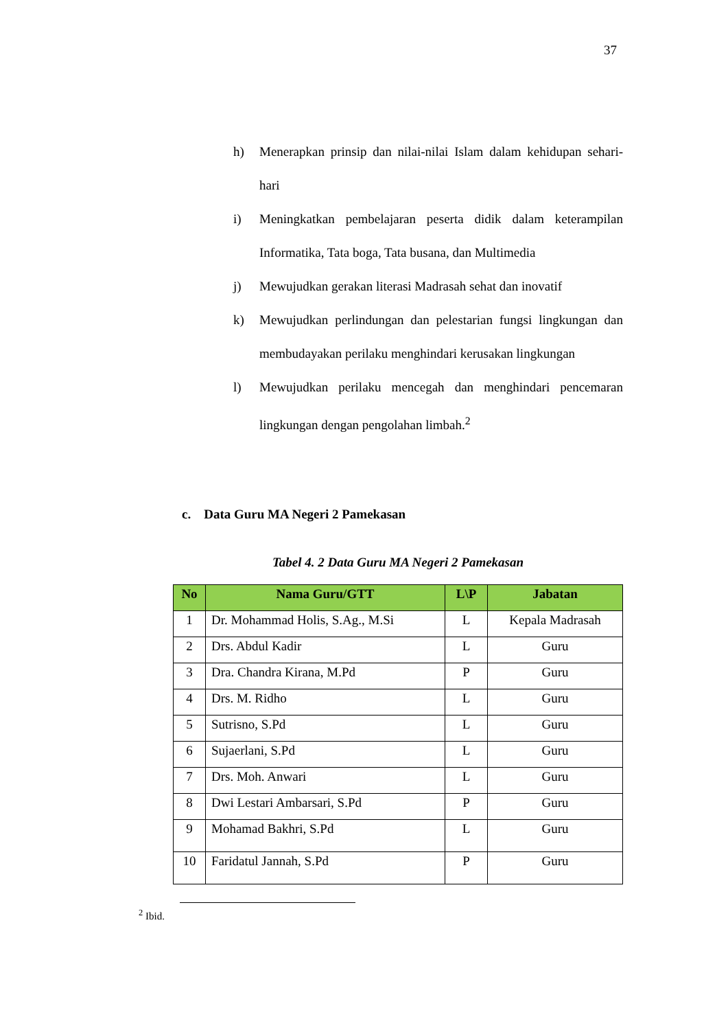37
h) Menerapkan prinsip dan nilai-nilai Islam dalam kehidupan sehari-hari
i) Meningkatkan pembelajaran peserta didik dalam keterampilan Informatika, Tata boga, Tata busana, dan Multimedia
j) Mewujudkan gerakan literasi Madrasah sehat dan inovatif
k) Mewujudkan perlindungan dan pelestarian fungsi lingkungan dan membudayakan perilaku menghindari kerusakan lingkungan
l) Mewujudkan perilaku mencegah dan menghindari pencemaran lingkungan dengan pengolahan limbah.<sup>2</sup>
c. Data Guru MA Negeri 2 Pamekasan
Tabel 4. 2 Data Guru MA Negeri 2 Pamekasan
| No | Nama Guru/GTT | L\P | Jabatan |
| --- | --- | --- | --- |
| 1 | Dr. Mohammad Holis, S.Ag., M.Si | L | Kepala Madrasah |
| 2 | Drs. Abdul Kadir | L | Guru |
| 3 | Dra. Chandra Kirana, M.Pd | P | Guru |
| 4 | Drs. M. Ridho | L | Guru |
| 5 | Sutrisno, S.Pd | L | Guru |
| 6 | Sujaerlani, S.Pd | L | Guru |
| 7 | Drs. Moh. Anwari | L | Guru |
| 8 | Dwi Lestari Ambarsari, S.Pd | P | Guru |
| 9 | Mohamad Bakhri, S.Pd | L | Guru |
| 10 | Faridatul Jannah, S.Pd | P | Guru |
<sup>2</sup> Ibid.